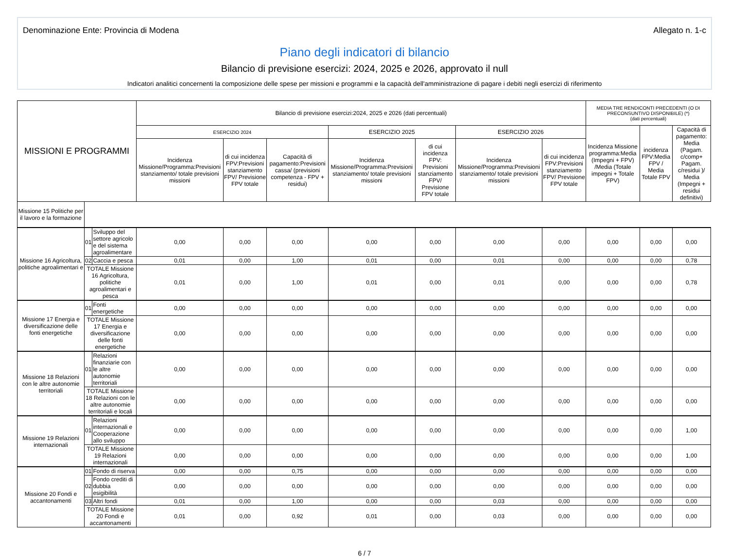Denominazione Ente: Provincia di Modena Allegato n. 1-c
Piano degli indicatori di bilancio
Bilancio di previsione esercizi: 2024, 2025 e 2026, approvato il null
Indicatori analitici concernenti la composizione delle spese per missioni e programmi e la capacità dell'amministrazione di pagare i debiti negli esercizi di riferimento
| MISSIONI E PROGRAMMI | | | Bilancio di previsione esercizi:2024, 2025 e 2026 (dati percentuali) | | | | | | | MEDIA TRE RENDICONTI PRECEDENTI (O DI PRECONSUNTIVO DISPONIBILE) (*) (dati percentuali) | | |
| --- | --- | --- | --- | --- | --- | --- | --- | --- | --- | --- | --- | --- |
| | | | ESERCIZIO 2024 | | | ESERCIZIO 2025 | | ESERCIZIO 2026 | | Incidenza Missione programma:Media (Impegni + FPV) /Media (Totale impegni + Totale FPV) | incidenza FPV:Media FPV / Media Totale FPV | Capacità di pagamento: Media (Pagam. c/comp+ Pagam. c/residui )/ Media (Impegni + residui definitivi) |
| | | | Incidenza Missione/Programma:Previsioni stanziamento/ totale previsioni missioni | di cui incidenza FPV:Previsioni stanziamento FPV/ Previsione FPV totale | Capacità di pagamento:Previsioni cassa/ (previsioni competenza - FPV + residui) | Incidenza Missione/Programma:Previsioni stanziamento/ totale previsioni missioni | di cui incidenza FPV: Previsioni stanziamento FPV/ Previsione FPV totale | Incidenza Missione/Programma:Previsioni stanziamento/ totale previsioni missioni | di cui incidenza FPV:Previsioni stanziamento FPV/ Previsione FPV totale | | | |
| Missione 15 Politiche per il lavoro e la formazione | | | | | | | | | | | | |
| Missione 16 Agricoltura, politiche agroalimentari e | 01 | Sviluppo del settore agricolo e del sistema agroalimentare | 0,00 | 0,00 | 0,00 | 0,00 | 0,00 | 0,00 | 0,00 | 0,00 | 0,00 | 0,00 |
| | 02 | Caccia e pesca | 0,01 | 0,00 | 1,00 | 0,01 | 0,00 | 0,01 | 0,00 | 0,00 | 0,00 | 0,78 |
| | TOTALE Missione 16 Agricoltura, politiche agroalimentari e pesca | | 0,01 | 0,00 | 1,00 | 0,01 | 0,00 | 0,01 | 0,00 | 0,00 | 0,00 | 0,78 |
| Missione 17 Energia e diversificazione delle fonti energetiche | 01 | Fonti energetiche | 0,00 | 0,00 | 0,00 | 0,00 | 0,00 | 0,00 | 0,00 | 0,00 | 0,00 | 0,00 |
| | TOTALE Missione 17 Energia e diversificazione delle fonti energetiche | | 0,00 | 0,00 | 0,00 | 0,00 | 0,00 | 0,00 | 0,00 | 0,00 | 0,00 | 0,00 |
| Missione 18 Relazioni con le altre autonomie territoriali | 01 | Relazioni finanziarie con le altre autonomie territoriali | 0,00 | 0,00 | 0,00 | 0,00 | 0,00 | 0,00 | 0,00 | 0,00 | 0,00 | 0,00 |
| | TOTALE Missione 18 Relazioni con le altre autonomie territoriali e locali | | 0,00 | 0,00 | 0,00 | 0,00 | 0,00 | 0,00 | 0,00 | 0,00 | 0,00 | 0,00 |
| Missione 19 Relazioni internazionali | 01 | Relazioni internazionali e Cooperazione allo sviluppo | 0,00 | 0,00 | 0,00 | 0,00 | 0,00 | 0,00 | 0,00 | 0,00 | 0,00 | 1,00 |
| | TOTALE Missione 19 Relazioni internazionali | | 0,00 | 0,00 | 0,00 | 0,00 | 0,00 | 0,00 | 0,00 | 0,00 | 0,00 | 1,00 |
| Missione 20 Fondi e accantonamenti | 01 | Fondo di riserva | 0,00 | 0,00 | 0,75 | 0,00 | 0,00 | 0,00 | 0,00 | 0,00 | 0,00 | 0,00 |
| | 02 | Fondo crediti di dubbia esigibilità | 0,00 | 0,00 | 0,00 | 0,00 | 0,00 | 0,00 | 0,00 | 0,00 | 0,00 | 0,00 |
| | 03 | Altri fondi | 0,01 | 0,00 | 1,00 | 0,00 | 0,00 | 0,03 | 0,00 | 0,00 | 0,00 | 0,00 |
| | TOTALE Missione 20 Fondi e accantonamenti | | 0,01 | 0,00 | 0,92 | 0,01 | 0,00 | 0,03 | 0,00 | 0,00 | 0,00 | 0,00 |
6 / 7